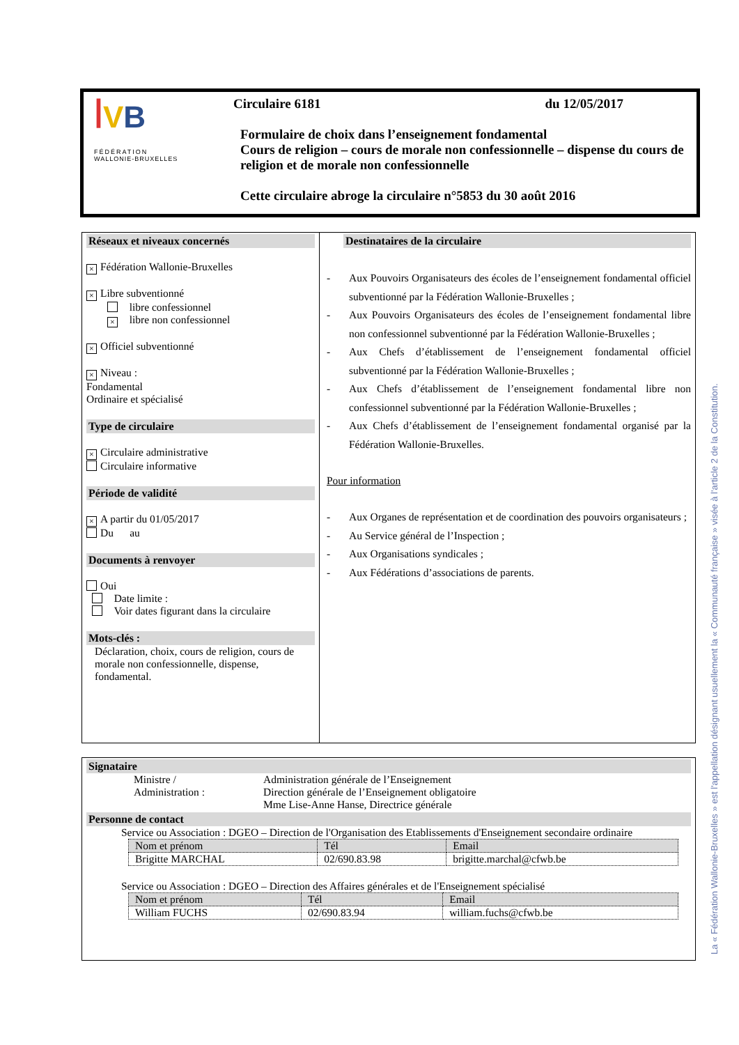ꟾVB
FÉDÉRATION
WALLONIE-BRUXELLES
Circulaire 6181 du 12/05/2017
Formulaire de choix dans l’enseignement fondamental
Cours de religion – cours de morale non confessionnelle – dispense du cours de religion et de morale non confessionnelle
Cette circulaire abroge la circulaire n°5853 du 30 août 2016
Réseaux et niveaux concernés
× Fédération Wallonie-Bruxelles
× Libre subventionné
libre confessionnel
× libre non confessionnel
× Officiel subventionné
× Niveau :
Fondamental
Ordinaire et spécialisé
Type de circulaire
× Circulaire administrative
Circulaire informative
Période de validité
× A partir du 01/05/2017
Du au
Documents à renvoyer
Oui
Date limite :
Voir dates figurant dans la circulaire
Mots-clés :
Déclaration, choix, cours de religion, cours de morale non confessionnelle, dispense, fondamental.
Destinataires de la circulaire
- Aux Pouvoirs Organisateurs des écoles de l’enseignement fondamental officiel subventionné par la Fédération Wallonie-Bruxelles ;
- Aux Pouvoirs Organisateurs des écoles de l’enseignement fondamental libre non confessionnel subventionné par la Fédération Wallonie-Bruxelles ;
- Aux Chefs d’établissement de l’enseignement fondamental officiel subventionné par la Fédération Wallonie-Bruxelles ;
- Aux Chefs d’établissement de l’enseignement fondamental libre non confessionnel subventionné par la Fédération Wallonie-Bruxelles ;
- Aux Chefs d’établissement de l’enseignement fondamental organisé par la Fédération Wallonie-Bruxelles.
Pour information
- Aux Organes de représentation et de coordination des pouvoirs organisateurs ;
- Au Service général de l’Inspection ;
- Aux Organisations syndicales ;
- Aux Fédérations d’associations de parents.
Signataire
Ministre /
Administration :
Administration générale de l’Enseignement
Direction générale de l’Enseignement obligatoire
Mme Lise-Anne Hanse, Directrice générale
Personne de contact
Service ou Association : DGEO – Direction de l'Organisation des Etablissements d'Enseignement secondaire ordinaire
| Nom et prénom | Tél | Email |
| Brigitte MARCHAL | 02/690.83.98 | brigitte.marchal@cfwb.be |
Service ou Association : DGEO – Direction des Affaires générales et de l'Enseignement spécialisé
| Nom et prénom | Tél | Email |
| William FUCHS | 02/690.83.94 | william.fuchs@cfwb.be |
La « Fédération Wallonie-Bruxelles » est l'appellation désignant usuellement la « Communauté française » visée à l'article 2 de la Constitution.